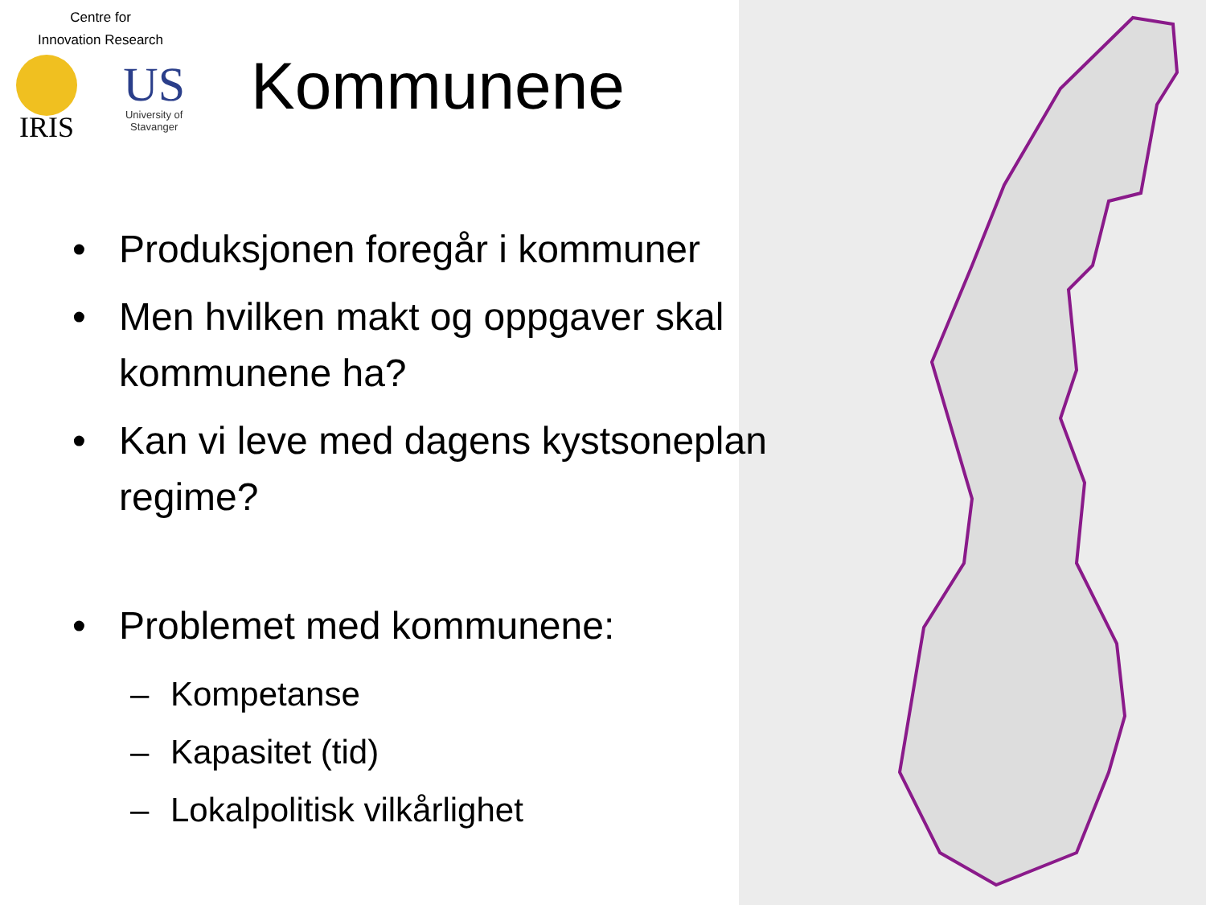Centre for
Innovation Research
IRIS
US
University of
Stavanger
Kommunene
• Produksjonen foregår i kommuner
• Men hvilken makt og oppgaver skal kommunene ha?
• Kan vi leve med dagens kystsoneplan regime?
• Problemet med kommunene:
– Kompetanse
– Kapasitet (tid)
– Lokalpolitisk vilkårlighet